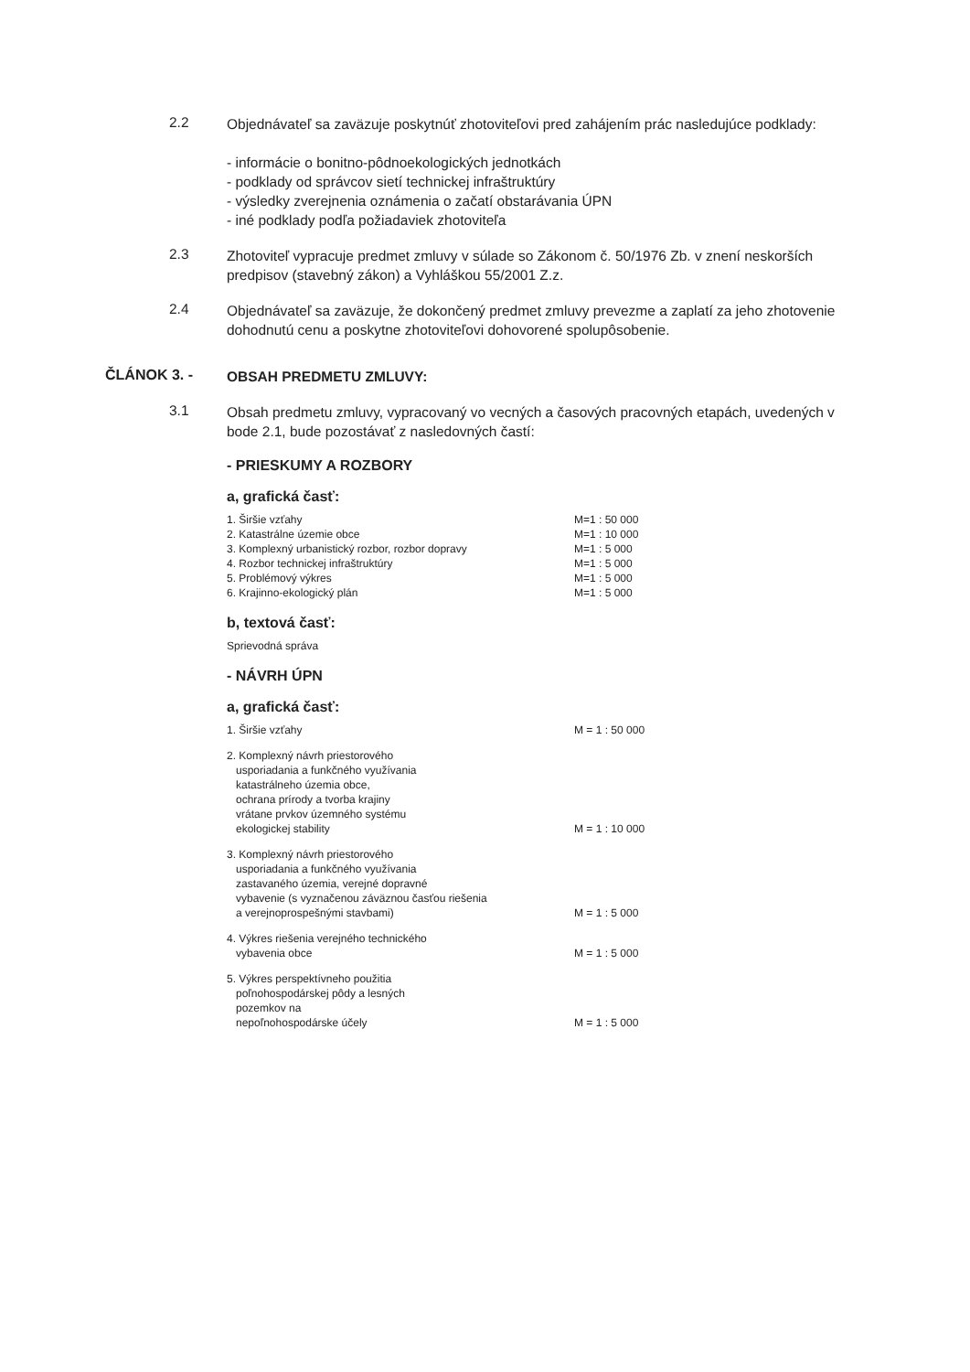2.2
Objednávateľ sa zaväzuje poskytnúť zhotoviteľovi pred zahájením prác nasledujúce podklady:
- informácie o bonitno-pôdnoekologických jednotkách
- podklady od správcov sietí technickej infraštruktúry
- výsledky zverejnenia oznámenia o začatí obstarávania ÚPN
- iné podklady podľa požiadaviek zhotoviteľa
2.3
Zhotoviteľ vypracuje predmet zmluvy v súlade so Zákonom č. 50/1976 Zb. v znení neskorších predpisov (stavebný zákon) a Vyhláškou 55/2001 Z.z.
2.4
Objednávateľ sa zaväzuje, že dokončený predmet zmluvy prevezme a zaplatí za jeho zhotovenie dohodnutú cenu a poskytne zhotoviteľovi dohovorené spolupôsobenie.
ČLÁNOK 3. -
OBSAH PREDMETU ZMLUVY:
3.1
Obsah predmetu zmluvy, vypracovaný vo vecných a časových pracovných etapách, uvedených v bode 2.1, bude pozostávať z nasledovných častí:
- PRIESKUMY A ROZBORY
a, grafická časť:
| 1. Širšie vzťahy | M=1 : 50 000 |
| 2. Katastrálne územie obce | M=1 : 10 000 |
| 3. Komplexný urbanistický rozbor, rozbor dopravy | M=1 : 5 000 |
| 4. Rozbor technickej infraštruktúry | M=1 : 5 000 |
| 5. Problémový výkres | M=1 : 5 000 |
| 6. Krajinno-ekologický plán | M=1 : 5 000 |
b, textová časť:
| Sprievodná správa | |
- NÁVRH ÚPN
a, grafická časť:
| 1. Širšie vzťahy | M = 1 : 50 000 |
| 2. Komplexný návrh priestorového usporiadania a funkčného využívania katastrálneho územia obce, ochrana prírody a tvorba krajiny vrátane prvkov územného systému ekologickej stability | M = 1 : 10 000 |
| 3. Komplexný návrh priestorového usporiadania a funkčného využívania zastavaného územia, verejné dopravné vybavenie (s vyznačenou záväznou časťou riešenia a verejnoprospešnými stavbami) | M = 1 : 5 000 |
| 4. Výkres riešenia verejného technického vybavenia obce | M = 1 : 5 000 |
| 5. Výkres perspektívneho použitia poľnohospodárskej pôdy a lesných pozemkov na nepoľnohospodárske účely | M = 1 : 5 000 |